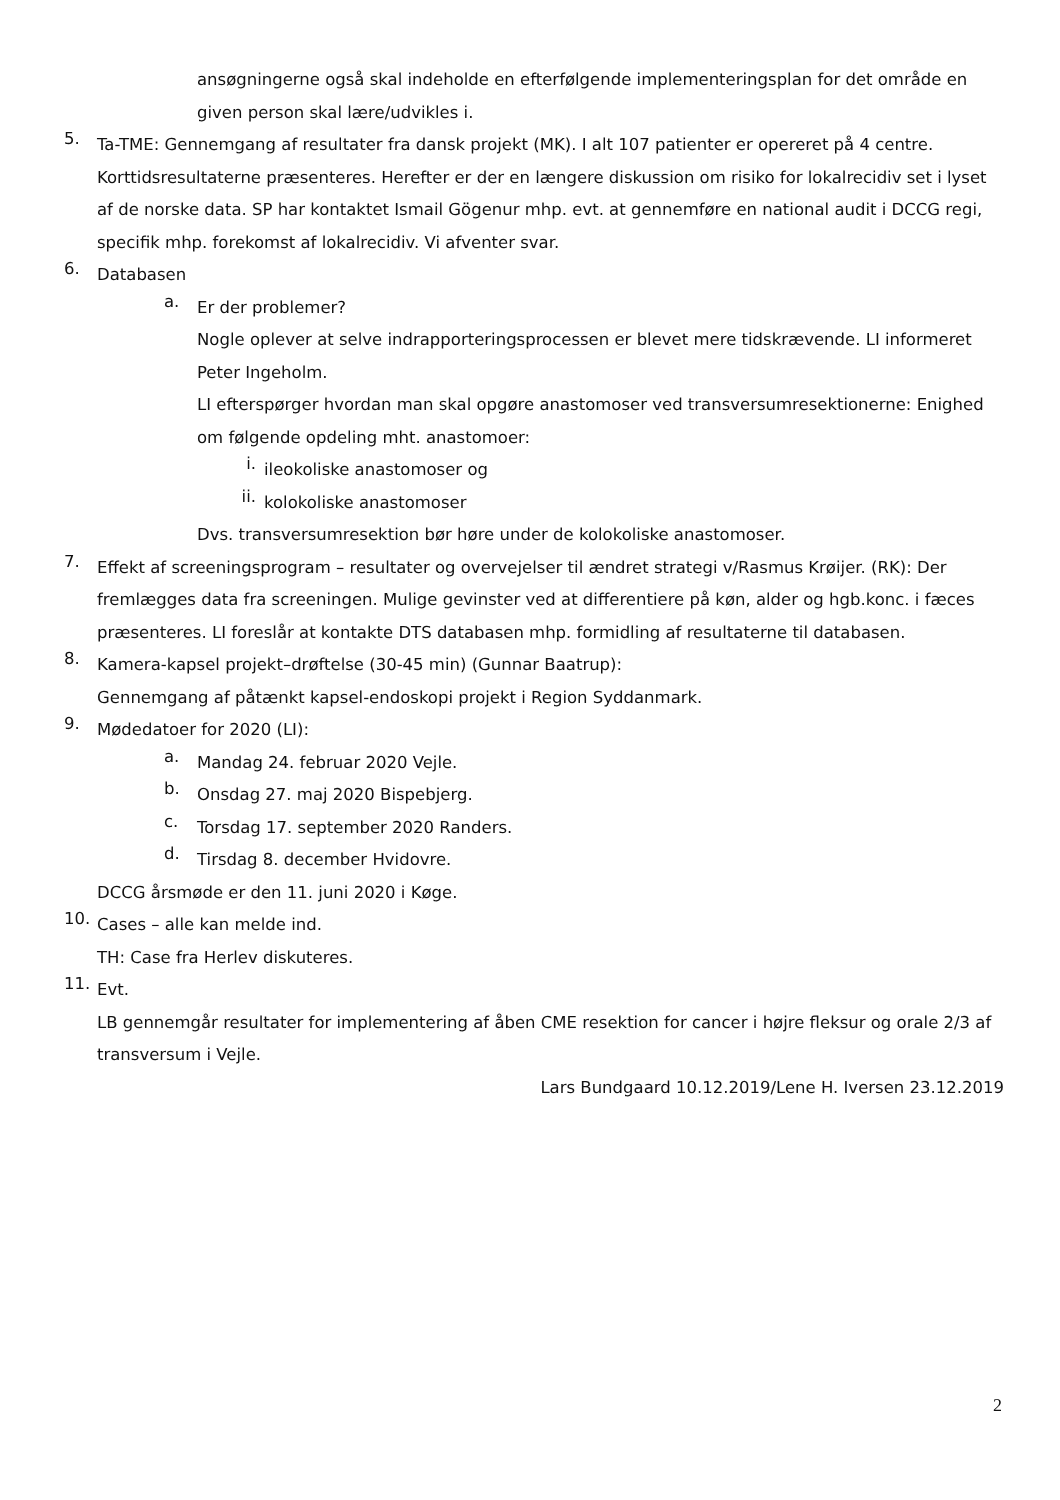ansøgningerne også skal indeholde en efterfølgende implementeringsplan for det område en given person skal lære/udvikles i.
5.
Ta-TME: Gennemgang af resultater fra dansk projekt (MK). I alt 107 patienter er opereret på 4 centre. Korttidsresultaterne præsenteres. Herefter er der en længere diskussion om risiko for lokalrecidiv set i lyset af de norske data. SP har kontaktet Ismail Gögenur mhp. evt. at gennemføre en national audit i DCCG regi, specifik mhp. forekomst af lokalrecidiv. Vi afventer svar.
6.
Databasen
a.
Er der problemer?
Nogle oplever at selve indrapporteringsprocessen er blevet mere tidskrævende. LI informeret Peter Ingeholm.
LI efterspørger hvordan man skal opgøre anastomoser ved transversumresektionerne: Enighed om følgende opdeling mht. anastomoer:
i.
ileokoliske anastomoser og
ii.
kolokoliske anastomoser
Dvs. transversumresektion bør høre under de kolokoliske anastomoser.
7.
Effekt af screeningsprogram – resultater og overvejelser til ændret strategi v/Rasmus Krøijer. (RK): Der fremlægges data fra screeningen. Mulige gevinster ved at differentiere på køn, alder og hgb.konc. i fæces præsenteres. LI foreslår at kontakte DTS databasen mhp. formidling af resultaterne til databasen.
8.
Kamera-kapsel projekt–drøftelse (30-45 min) (Gunnar Baatrup):
Gennemgang af påtænkt kapsel-endoskopi projekt i Region Syddanmark.
9.
Mødedatoer for 2020 (LI):
a.
Mandag 24. februar 2020 Vejle.
b.
Onsdag 27. maj 2020 Bispebjerg.
c.
Torsdag 17. september 2020 Randers.
d.
Tirsdag 8. december Hvidovre.
DCCG årsmøde er den 11. juni 2020 i Køge.
10.
Cases – alle kan melde ind.
TH: Case fra Herlev diskuteres.
11.
Evt.
LB gennemgår resultater for implementering af åben CME resektion for cancer i højre fleksur og orale 2/3 af transversum i Vejle.
Lars Bundgaard 10.12.2019/Lene H. Iversen 23.12.2019
2